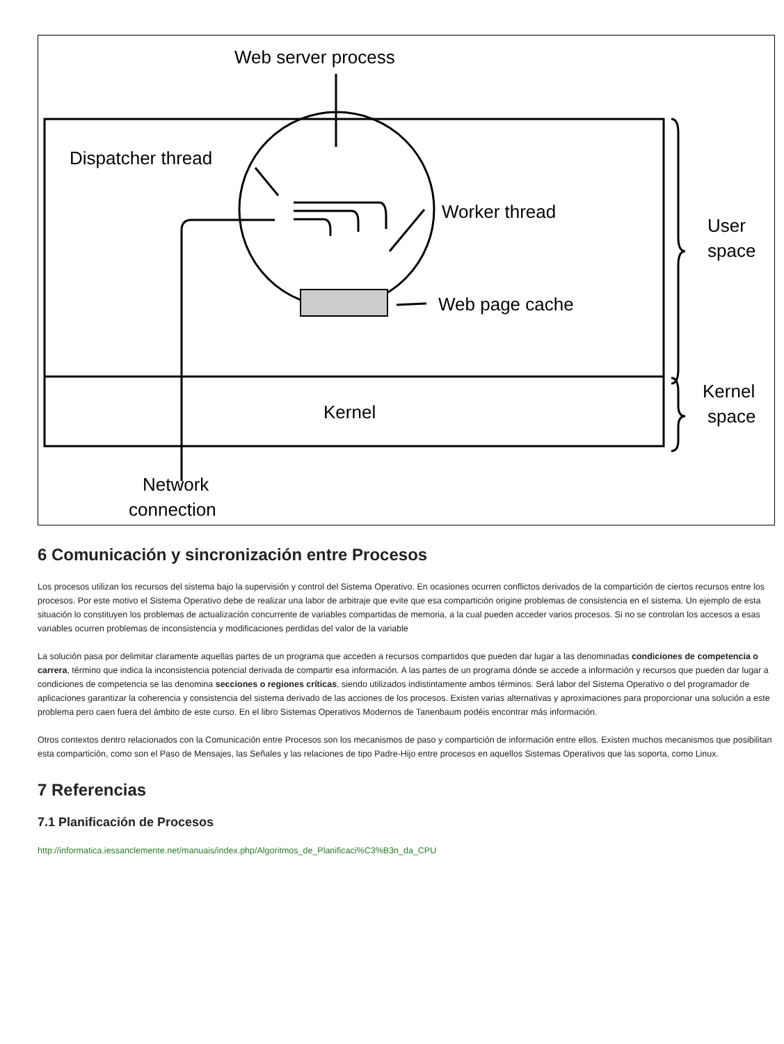Web server process
Dispatcher thread
Worker thread
Web page cache
Kernel
User
space
Kernel
space
Network
connection
6 Comunicación y sincronización entre Procesos
Los procesos utilizan los recursos del sistema bajo la supervisión y control del Sistema Operativo. En ocasiones ocurren conflictos derivados de la compartición de ciertos recursos entre los procesos. Por este motivo el Sistema Operativo debe de realizar una labor de arbitraje que evite que esa compartición origine problemas de consistencia en el sistema. Un ejemplo de esta situación lo constituyen los problemas de actualización concurrente de variables compartidas de memoria, a la cual pueden acceder varios procesos. Si no se controlan los accesos a esas variables ocurren problemas de inconsistencia y modificaciones perdidas del valor de la variable
La solución pasa por delimitar claramente aquellas partes de un programa que acceden a recursos compartidos que pueden dar lugar a las denominadas condiciones de competencia o carrera, término que indica la inconsistencia potencial derivada de compartir esa información. A las partes de un programa dónde se accede a información y recursos que pueden dar lugar a condiciones de competencia se las denomina secciones o regiones críticas, siendo utilizados indistintamente ambos términos. Será labor del Sistema Operativo o del programador de aplicaciones garantizar la coherencia y consistencia del sistema derivado de las acciones de los procesos. Existen varias alternativas y aproximaciones para proporcionar una solución a este problema pero caen fuera del ámbito de este curso. En el libro Sistemas Operativos Modernos de Tanenbaum podéis encontrar más información.
Otros contextos dentro relacionados con la Comunicación entre Procesos son los mecanismos de paso y compartición de información entre ellos. Existen muchos mecanismos que posibilitan esta compartición, como son el Paso de Mensajes, las Señales y las relaciones de tipo Padre-Hijo entre procesos en aquellos Sistemas Operativos que las soporta, como Linux.
7 Referencias
7.1 Planificación de Procesos
http://informatica.iessanclemente.net/manuais/index.php/Algoritmos_de_Planificaci%C3%B3n_da_CPU